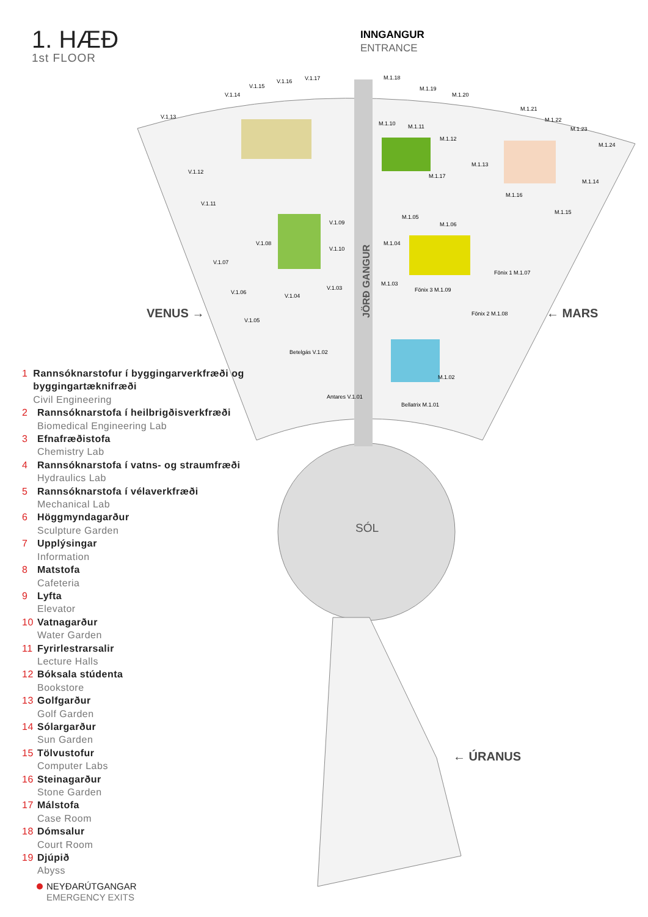1. HÆÐ
1st FLOOR
INNGANGUR
ENTRANCE
VENUS →
← MARS
← ÚRANUS
SÓL
JÖRÐ GANGUR
M.1.18
M.1.19
M.1.20
M.1.21
M.1.22
M.1.23
M.1.24
M.1.10
M.1.11
M.1.12
M.1.13
M.1.14
M.1.15
M.1.16
M.1.17
M.1.05
M.1.06
M.1.04
M.1.03
Fönix 1 M.1.07
Fönix 3 M.1.09
Fönix 2 M.1.08
M.1.02
Bellatrix M.1.01
V.1.13
V.1.14
V.1.15
V.1.16
V.1.17
V.1.12
V.1.11
V.1.09
V.1.10
V.1.08
V.1.07
V.1.06
V.1.04
V.1.03
V.1.05
Betelgás V.1.02
Antares V.1.01
1 Rannsóknarstofur í byggingarverkfræði og byggingartæknifræði
Civil Engineering
2 Rannsóknarstofa í heilbrigðisverkfræði
Biomedical Engineering Lab
3 Efnafræðistofa
Chemistry Lab
4 Rannsóknarstofa í vatns- og straumfræði
Hydraulics Lab
5 Rannsóknarstofa í vélaverkfræði
Mechanical Lab
6 Höggmyndagarður
Sculpture Garden
7 Upplýsingar
Information
8 Matstofa
Cafeteria
9 Lyfta
Elevator
10 Vatnagarður
Water Garden
11 Fyrirlestrarsalir
Lecture Halls
12 Bóksala stúdenta
Bookstore
13 Golfgarður
Golf Garden
14 Sólargarður
Sun Garden
15 Tölvustofur
Computer Labs
16 Steinagarður
Stone Garden
17 Málstofa
Case Room
18 Dómsalur
Court Room
19 Djúpið
Abyss
NEYÐARÚTGANGAR
EMERGENCY EXITS